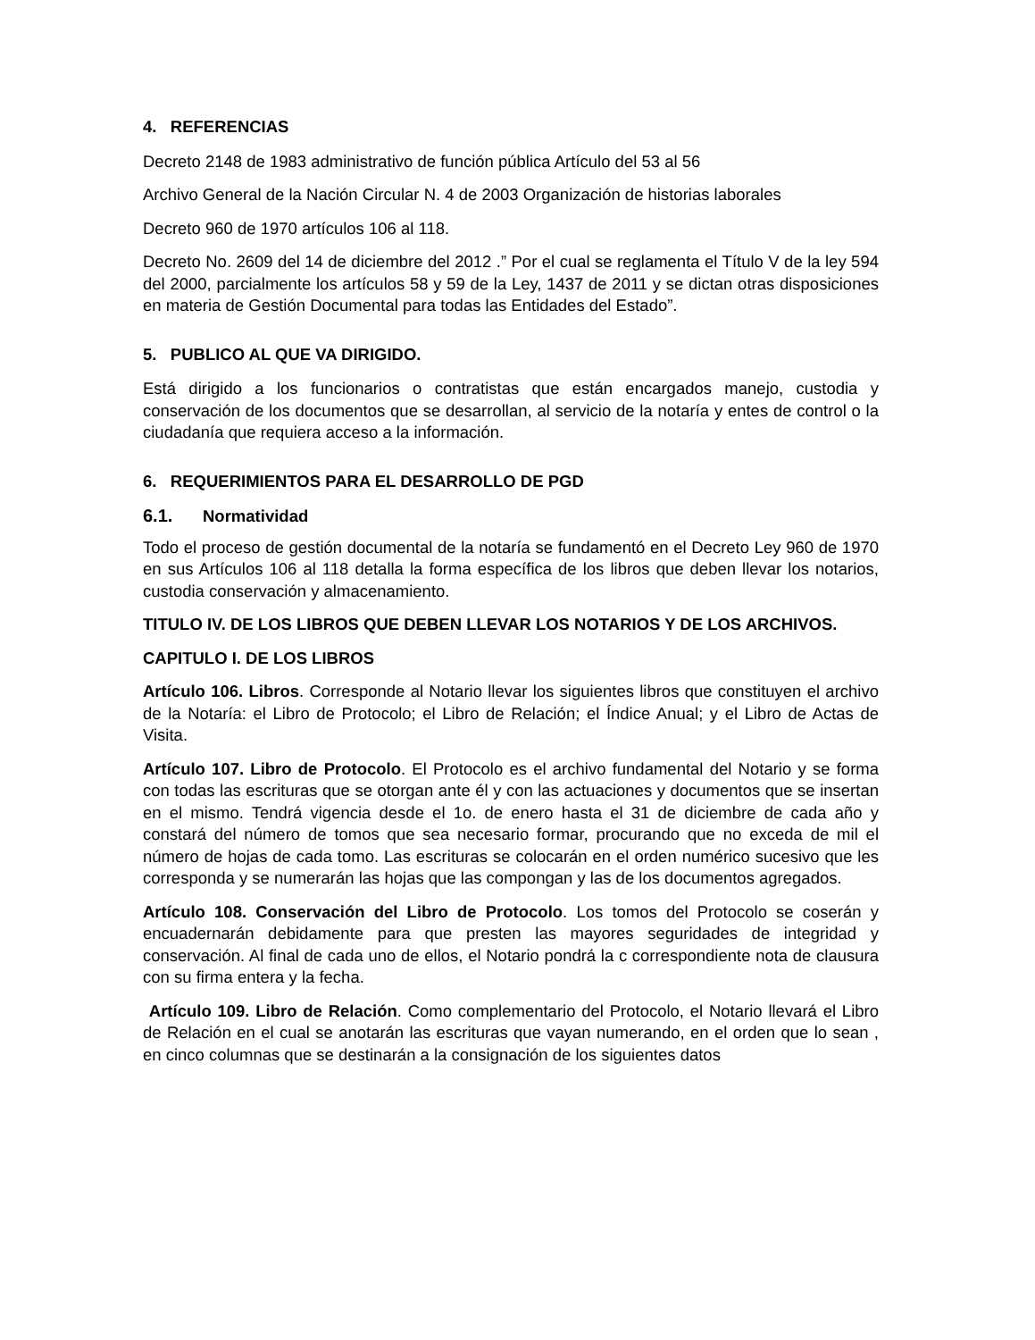4. REFERENCIAS
Decreto 2148 de 1983 administrativo de función pública Artículo del 53 al 56
Archivo General de la Nación Circular N. 4 de 2003 Organización de historias laborales
Decreto 960 de 1970 artículos 106 al 118.
Decreto No. 2609 del 14 de diciembre del 2012 .” Por el cual se reglamenta el Título V de la ley 594 del 2000, parcialmente los artículos 58 y 59 de la Ley, 1437 de 2011 y se dictan otras disposiciones en materia de Gestión Documental para todas las Entidades del Estado”.
5. PUBLICO AL QUE VA DIRIGIDO.
Está dirigido a los funcionarios o contratistas que están encargados manejo, custodia y conservación de los documentos que se desarrollan, al servicio de la notaría y entes de control o la ciudadanía que requiera acceso a la información.
6. REQUERIMIENTOS PARA EL DESARROLLO DE PGD
6.1. Normatividad
Todo el proceso de gestión documental de la notaría se fundamentó en el Decreto Ley 960 de 1970 en sus Artículos 106 al 118 detalla la forma específica de los libros que deben llevar los notarios, custodia conservación y almacenamiento.
TITULO IV. DE LOS LIBROS QUE DEBEN LLEVAR LOS NOTARIOS Y DE LOS ARCHIVOS.
CAPITULO I. DE LOS LIBROS
Artículo 106. Libros. Corresponde al Notario llevar los siguientes libros que constituyen el archivo de la Notaría: el Libro de Protocolo; el Libro de Relación; el Índice Anual; y el Libro de Actas de Visita.
Artículo 107. Libro de Protocolo. El Protocolo es el archivo fundamental del Notario y se forma con todas las escrituras que se otorgan ante él y con las actuaciones y documentos que se insertan en el mismo. Tendrá vigencia desde el 1o. de enero hasta el 31 de diciembre de cada año y constará del número de tomos que sea necesario formar, procurando que no exceda de mil el número de hojas de cada tomo. Las escrituras se colocarán en el orden numérico sucesivo que les corresponda y se numerarán las hojas que las compongan y las de los documentos agregados.
Artículo 108. Conservación del Libro de Protocolo. Los tomos del Protocolo se coserán y encuadernarán debidamente para que presten las mayores seguridades de integridad y conservación. Al final de cada uno de ellos, el Notario pondrá la c correspondiente nota de clausura con su firma entera y la fecha.
Artículo 109. Libro de Relación. Como complementario del Protocolo, el Notario llevará el Libro de Relación en el cual se anotarán las escrituras que vayan numerando, en el orden que lo sean , en cinco columnas que se destinarán a la consignación de los siguientes datos